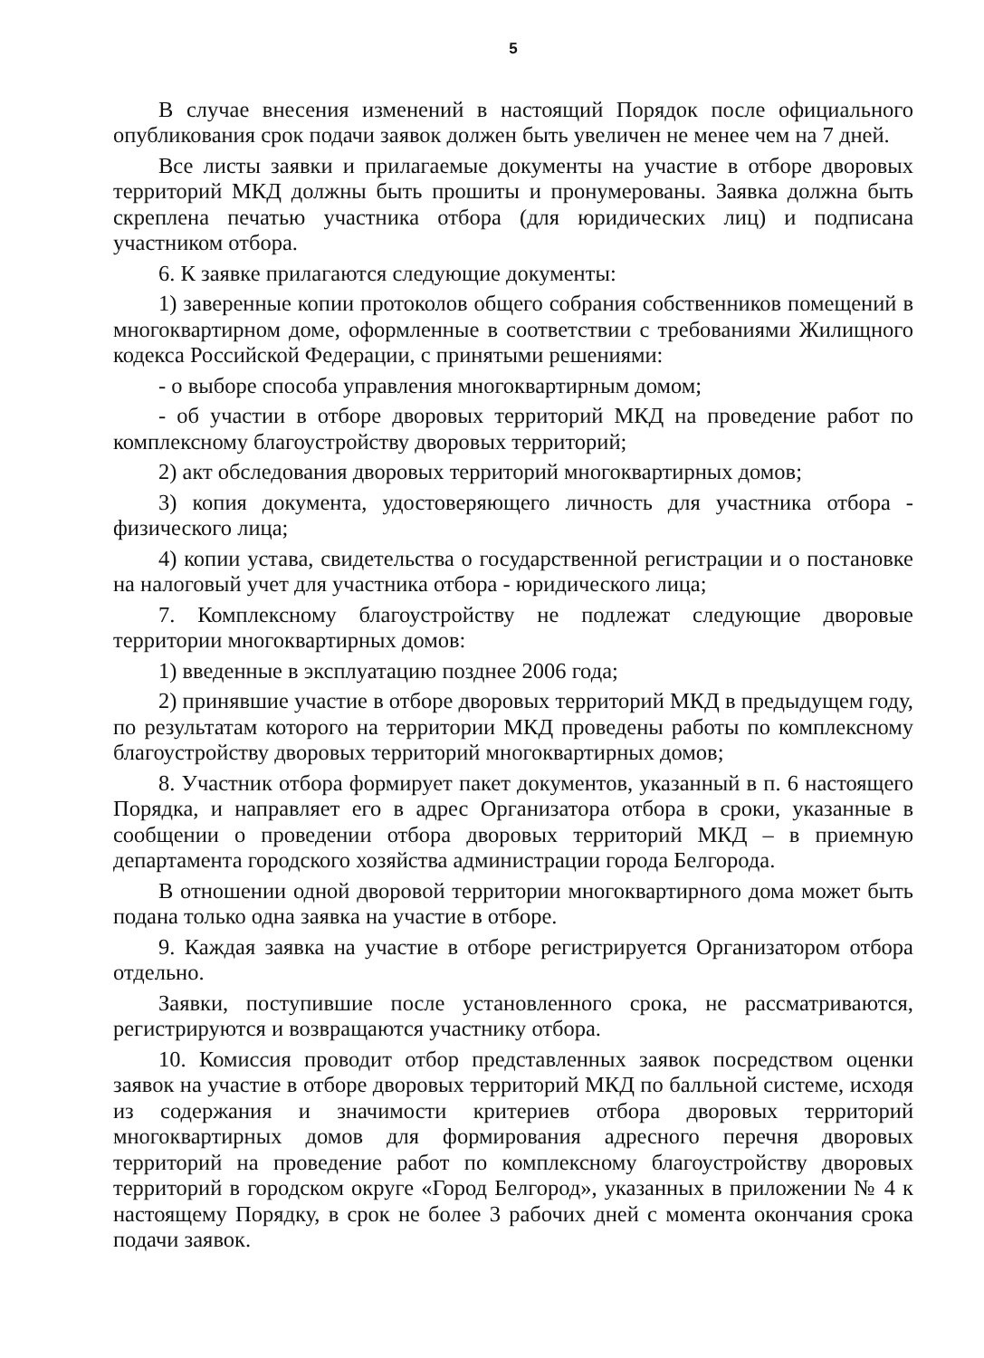5
В случае внесения изменений в настоящий Порядок после официального опубликования срок подачи заявок должен быть увеличен не менее чем на 7 дней.
Все листы заявки и прилагаемые документы на участие в отборе дворовых территорий МКД должны быть прошиты и пронумерованы. Заявка должна быть скреплена печатью участника отбора (для юридических лиц) и подписана участником отбора.
6. К заявке прилагаются следующие документы:
1) заверенные копии протоколов общего собрания собственников помещений в многоквартирном доме, оформленные в соответствии с требованиями Жилищного кодекса Российской Федерации, с принятыми решениями:
- о выборе способа управления многоквартирным домом;
- об участии в отборе дворовых территорий МКД на проведение работ по комплексному благоустройству дворовых территорий;
2) акт обследования дворовых территорий многоквартирных домов;
3) копия документа, удостоверяющего личность для участника отбора - физического лица;
4) копии устава, свидетельства о государственной регистрации и о постановке на налоговый учет для участника отбора - юридического лица;
7. Комплексному благоустройству не подлежат следующие дворовые территории многоквартирных домов:
1) введенные в эксплуатацию позднее 2006 года;
2) принявшие участие в отборе дворовых территорий МКД в предыдущем году, по результатам которого на территории МКД проведены работы по комплексному благоустройству дворовых территорий многоквартирных домов;
8. Участник отбора формирует пакет документов, указанный в п. 6 настоящего Порядка, и направляет его в адрес Организатора отбора в сроки, указанные в сообщении о проведении отбора дворовых территорий МКД – в приемную департамента городского хозяйства администрации города Белгорода.
В отношении одной дворовой территории многоквартирного дома может быть подана только одна заявка на участие в отборе.
9. Каждая заявка на участие в отборе регистрируется Организатором отбора отдельно.
Заявки, поступившие после установленного срока, не рассматриваются, регистрируются и возвращаются участнику отбора.
10. Комиссия проводит отбор представленных заявок посредством оценки заявок на участие в отборе дворовых территорий МКД по балльной системе, исходя из содержания и значимости критериев отбора дворовых территорий многоквартирных домов для формирования адресного перечня дворовых территорий на проведение работ по комплексному благоустройству дворовых территорий в городском округе «Город Белгород», указанных в приложении № 4 к настоящему Порядку, в срок не более 3 рабочих дней с момента окончания срока подачи заявок.